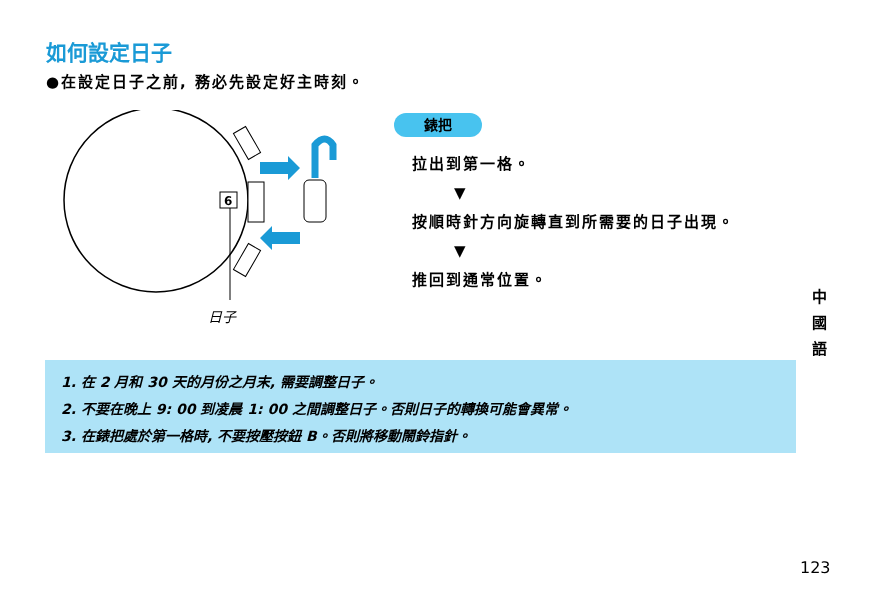如何設定日子
●在設定日子之前, 務必先設定好主時刻。
6
日子
錶把
拉出到第一格。
▼
按順時針方向旋轉直到所需要的日子出現。
▼
推回到通常位置。
1. 在 2 月和 30 天的月份之月末, 需要調整日子。
2. 不要在晚上 9: 00 到凌晨 1: 00 之間調整日子。否則日子的轉換可能會異常。
3. 在錶把處於第一格時, 不要按壓按鈕 B。否則將移動鬧鈴指針。
中 國 語
123